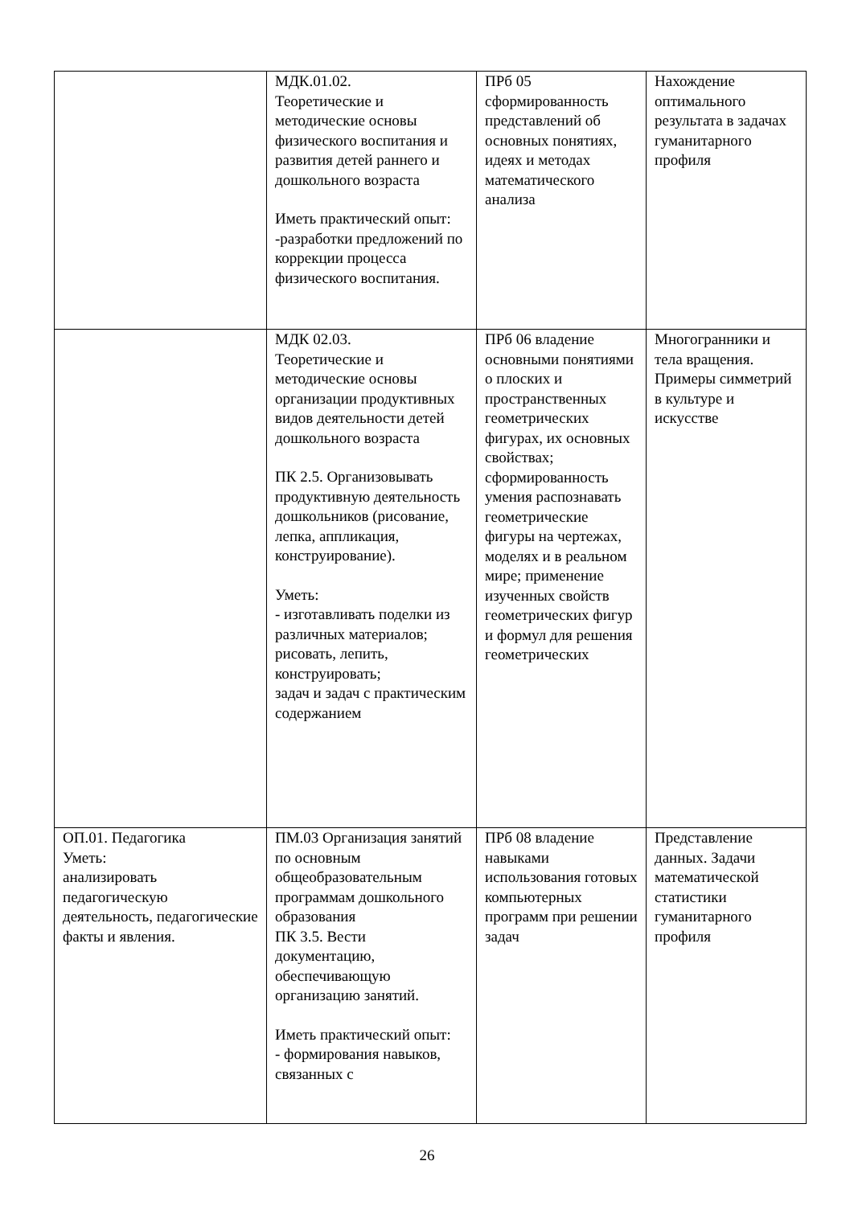| | МДК.01.02. Теоретические и методические основы физического воспитания и развития детей раннего и дошкольного возраста Иметь практический опыт: -разработки предложений по коррекции процесса физического воспитания. | ПРб 05 сформированность представлений об основных понятиях, идеях и методах математического анализа | Нахождение оптимального результата в задачах гуманитарного профиля |
| | МДК 02.03. Теоретические и методические основы организации продуктивных видов деятельности детей дошкольного возраста ПК 2.5. Организовывать продуктивную деятельность дошкольников (рисование, лепка, аппликация, конструирование). Уметь: - изготавливать поделки из различных материалов; рисовать, лепить, конструировать; задач и задач с практическим содержанием | ПРб 06 владение основными понятиями о плоских и пространственных геометрических фигурах, их основных свойствах; сформированность умения распознавать геометрические фигуры на чертежах, моделях и в реальном мире; применение изученных свойств геометрических фигур и формул для решения геометрических | Многогранники и тела вращения. Примеры симметрий в культуре и искусстве |
| ОП.01. Педагогика Уметь: анализировать педагогическую деятельность, педагогические факты и явления. | ПМ.03 Организация занятий по основным общеобразовательным программам дошкольного образования ПК 3.5. Вести документацию, обеспечивающую организацию занятий. Иметь практический опыт: - формирования навыков, связанных с | ПРб 08 владение навыками использования готовых компьютерных программ при решении задач | Представление данных. Задачи математической статистики гуманитарного профиля |
26